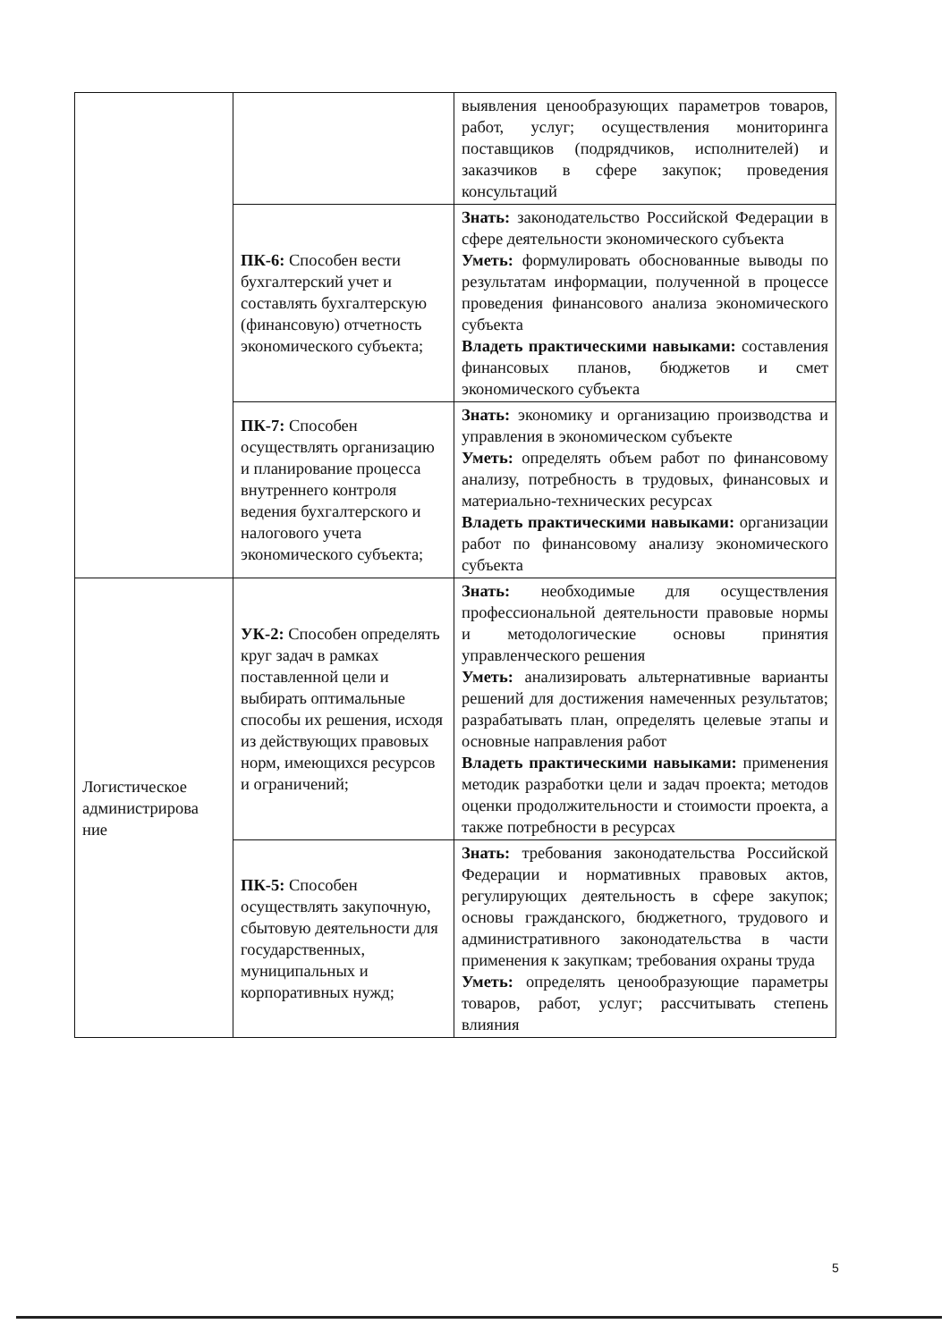| | | выявления ценообразующих параметров товаров, работ, услуг; осуществления мониторинга поставщиков (подрядчиков, исполнителей) и заказчиков в сфере закупок; проведения консультаций |
| | ПК-6: Способен вести бухгалтерский учет и составлять бухгалтерскую (финансовую) отчетность экономического субъекта; | Знать: законодательство Российской Федерации в сфере деятельности экономического субъекта Уметь: формулировать обоснованные выводы по результатам информации, полученной в процессе проведения финансового анализа экономического субъекта Владеть практическими навыками: составления финансовых планов, бюджетов и смет экономического субъекта |
| | ПК-7: Способен осуществлять организацию и планирование процесса внутреннего контроля ведения бухгалтерского и налогового учета экономического субъекта; | Знать: экономику и организацию производства и управления в экономическом субъекте Уметь: определять объем работ по финансовому анализу, потребность в трудовых, финансовых и материально-технических ресурсах Владеть практическими навыками: организации работ по финансовому анализу экономического субъекта |
| Логистическое администрирова ние | УК-2: Способен определять круг задач в рамках поставленной цели и выбирать оптимальные способы их решения, исходя из действующих правовых норм, имеющихся ресурсов и ограничений; | Знать: необходимые для осуществления профессиональной деятельности правовые нормы и методологические основы принятия управленческого решения Уметь: анализировать альтернативные варианты решений для достижения намеченных результатов; разрабатывать план, определять целевые этапы и основные направления работ Владеть практическими навыками: применения методик разработки цели и задач проекта; методов оценки продолжительности и стоимости проекта, а также потребности в ресурсах |
| | ПК-5: Способен осуществлять закупочную, сбытовую деятельности для государственных, муниципальных и корпоративных нужд; | Знать: требования законодательства Российской Федерации и нормативных правовых актов, регулирующих деятельность в сфере закупок; основы гражданского, бюджетного, трудового и административного законодательства в части применения к закупкам; требования охраны труда Уметь: определять ценообразующие параметры товаров, работ, услуг; рассчитывать степень влияния |
5